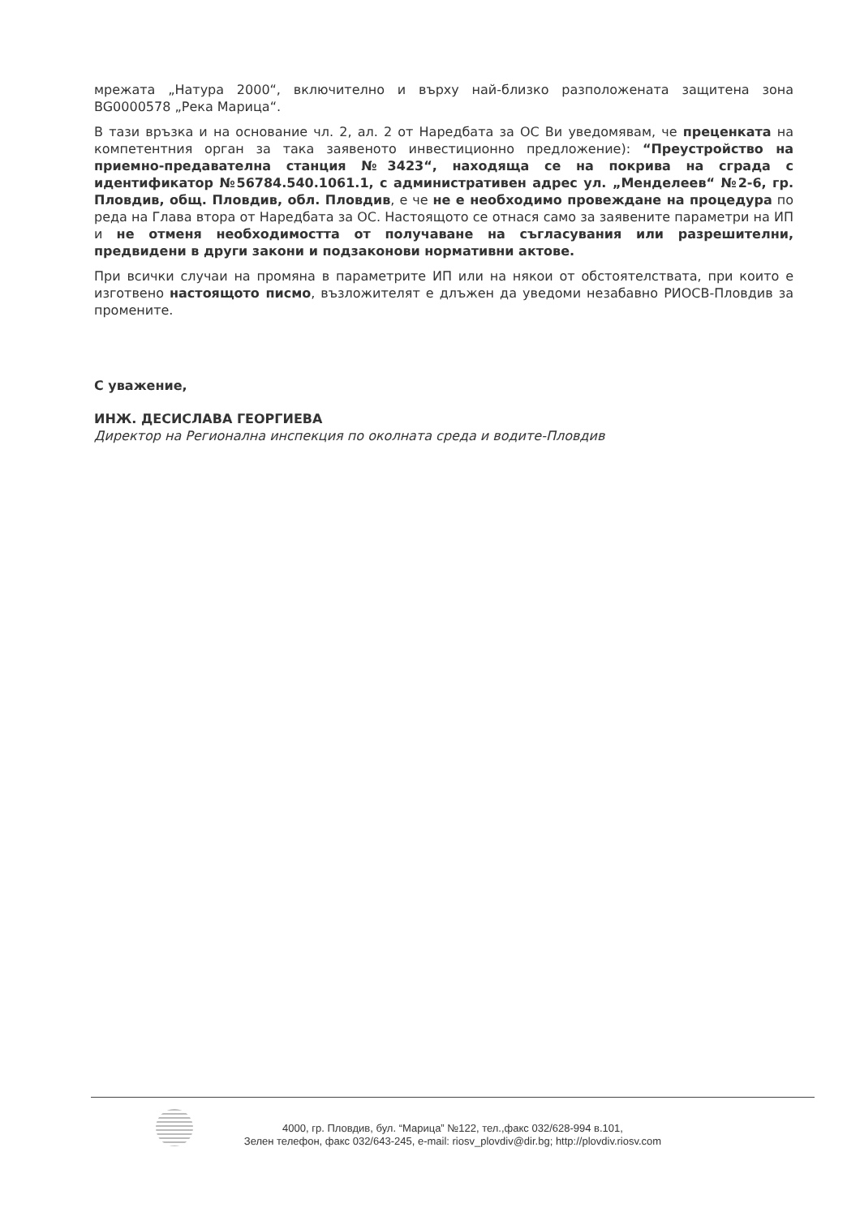мрежата „Натура 2000“, включително и върху най-близко разположената защитена зона BG0000578 „Река Марица“.
В тази връзка и на основание чл. 2, ал. 2 от Наредбата за ОС Ви уведомявам, че преценката на компетентния орган за така заявеното инвестиционно предложение): “Преустройство на приемно-предавателна станция №3423“, находяща се на покрива на сграда с идентификатор №56784.540.1061.1, с административен адрес ул. „Менделеев“ №2-6, гр. Пловдив, общ. Пловдив, обл. Пловдив, е че не е необходимо провеждане на процедура по реда на Глава втора от Наредбата за ОС. Настоящото се отнася само за заявените параметри на ИП и не отменя необходимостта от получаване на съгласувания или разрешителни, предвидени в други закони и подзаконови нормативни актове.
При всички случаи на промяна в параметрите ИП или на някои от обстоятелствата, при които е изготвено настоящото писмо, възложителят е длъжен да уведоми незабавно РИОСВ-Пловдив за промените.
С уважение,
ИНЖ. ДЕСИСЛАВА ГЕОРГИЕВА
Директор на Регионална инспекция по околната среда и водите-Пловдив
4000, гр. Пловдив, бул. “Марица” №122, тел.,факс 032/628-994 в.101,
Зелен телефон, факс 032/643-245, e-mail: riosv_plovdiv@dir.bg; http://plovdiv.riosv.com